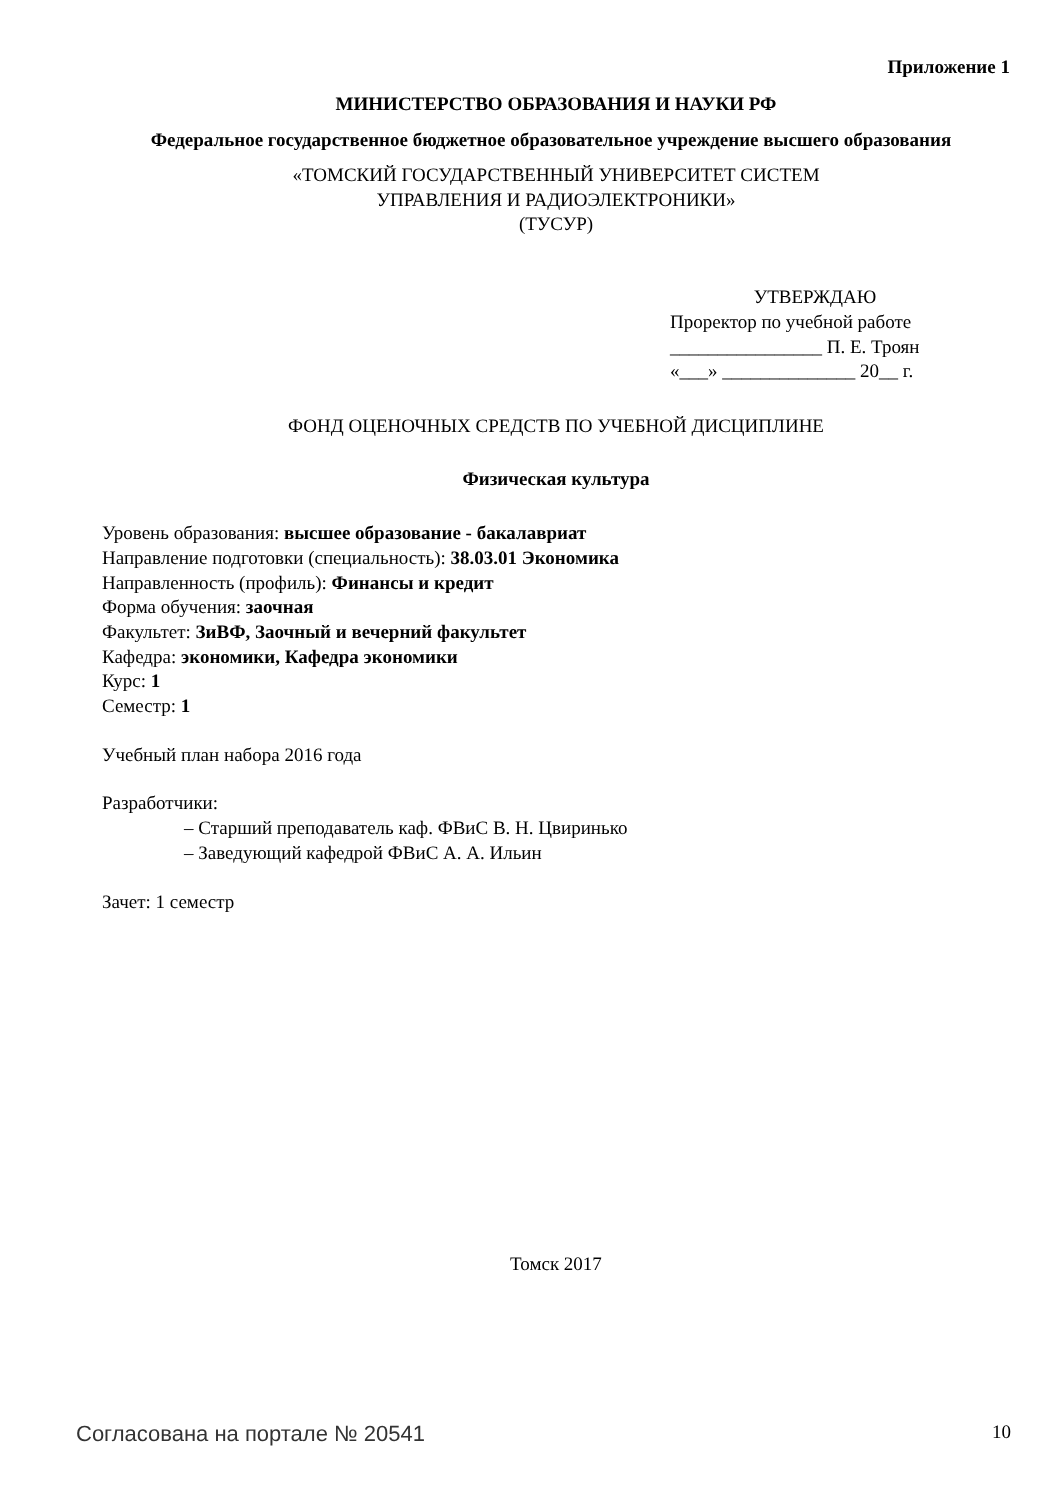Приложение 1
МИНИСТЕРСТВО ОБРАЗОВАНИЯ И НАУКИ РФ
Федеральное государственное бюджетное образовательное учреждение высшего образования
«ТОМСКИЙ ГОСУДАРСТВЕННЫЙ УНИВЕРСИТЕТ СИСТЕМ
УПРАВЛЕНИЯ И РАДИОЭЛЕКТРОНИКИ»
(ТУСУР)
УТВЕРЖДАЮ
Проректор по учебной работе
________________ П. Е. Троян
«___» ______________ 20__ г.
ФОНД ОЦЕНОЧНЫХ СРЕДСТВ ПО УЧЕБНОЙ ДИСЦИПЛИНЕ
Физическая культура
Уровень образования: высшее образование - бакалавриат
Направление подготовки (специальность): 38.03.01 Экономика
Направленность (профиль): Финансы и кредит
Форма обучения: заочная
Факультет: ЗиВФ, Заочный и вечерний факультет
Кафедра: экономики, Кафедра экономики
Курс: 1
Семестр: 1
Учебный план набора 2016 года
Разработчики:
– Старший преподаватель каф. ФВиС В. Н. Цвиринько
– Заведующий кафедрой ФВиС А. А. Ильин
Зачет: 1 семестр
Томск 2017
Согласована на портале № 20541 10